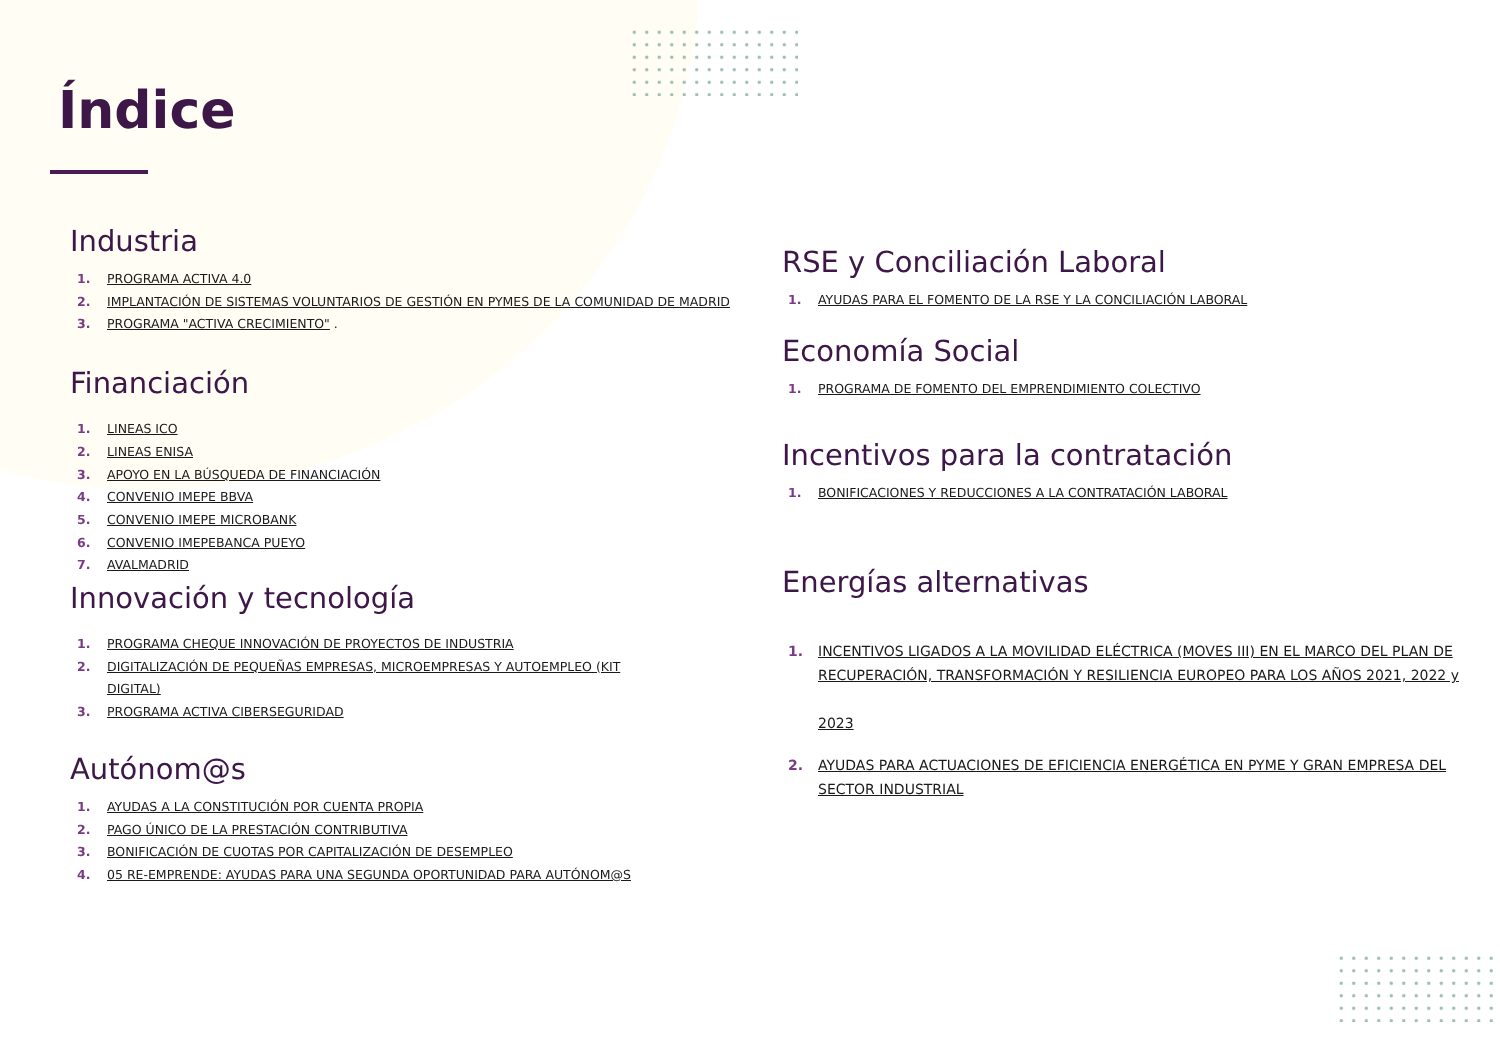Índice
Industria
1. PROGRAMA ACTIVA 4.0
2. IMPLANTACIÓN DE SISTEMAS VOLUNTARIOS DE GESTIÓN EN PYMES DE LA COMUNIDAD DE MADRID
3. PROGRAMA "ACTIVA CRECIMIENTO" .
Financiación
1. LINEAS ICO
2. LINEAS ENISA
3. APOYO EN LA BÚSQUEDA DE FINANCIACIÓN
4. CONVENIO IMEPE BBVA
5. CONVENIO IMEPE MICROBANK
6. CONVENIO IMEPEBANCA PUEYO
7. AVALMADRID
Innovación y tecnología
1. PROGRAMA CHEQUE INNOVACIÓN DE PROYECTOS DE INDUSTRIA
2. DIGITALIZACIÓN DE PEQUEÑAS EMPRESAS, MICROEMPRESAS Y AUTOEMPLEO (KIT
DIGITAL)
3. PROGRAMA ACTIVA CIBERSEGURIDAD
Autónom@s
1. AYUDAS A LA CONSTITUCIÓN POR CUENTA PROPIA
2. PAGO ÚNICO DE LA PRESTACIÓN CONTRIBUTIVA
3. BONIFICACIÓN DE CUOTAS POR CAPITALIZACIÓN DE DESEMPLEO
4. 05 RE-EMPRENDE: AYUDAS PARA UNA SEGUNDA OPORTUNIDAD PARA AUTÓNOM@S
RSE y Conciliación Laboral
1. AYUDAS PARA EL FOMENTO DE LA RSE Y LA CONCILIACIÓN LABORAL
Economía Social
1. PROGRAMA DE FOMENTO DEL EMPRENDIMIENTO COLECTIVO
Incentivos para la contratación
1. BONIFICACIONES Y REDUCCIONES A LA CONTRATACIÓN LABORAL
Energías alternativas
1. INCENTIVOS LIGADOS A LA MOVILIDAD ELÉCTRICA (MOVES III) EN EL MARCO DEL PLAN DE RECUPERACIÓN, TRANSFORMACIÓN Y RESILIENCIA EUROPEO PARA LOS AÑOS 2021, 2022 y
2023
2. AYUDAS PARA ACTUACIONES DE EFICIENCIA ENERGÉTICA EN PYME Y GRAN EMPRESA DEL SECTOR INDUSTRIAL